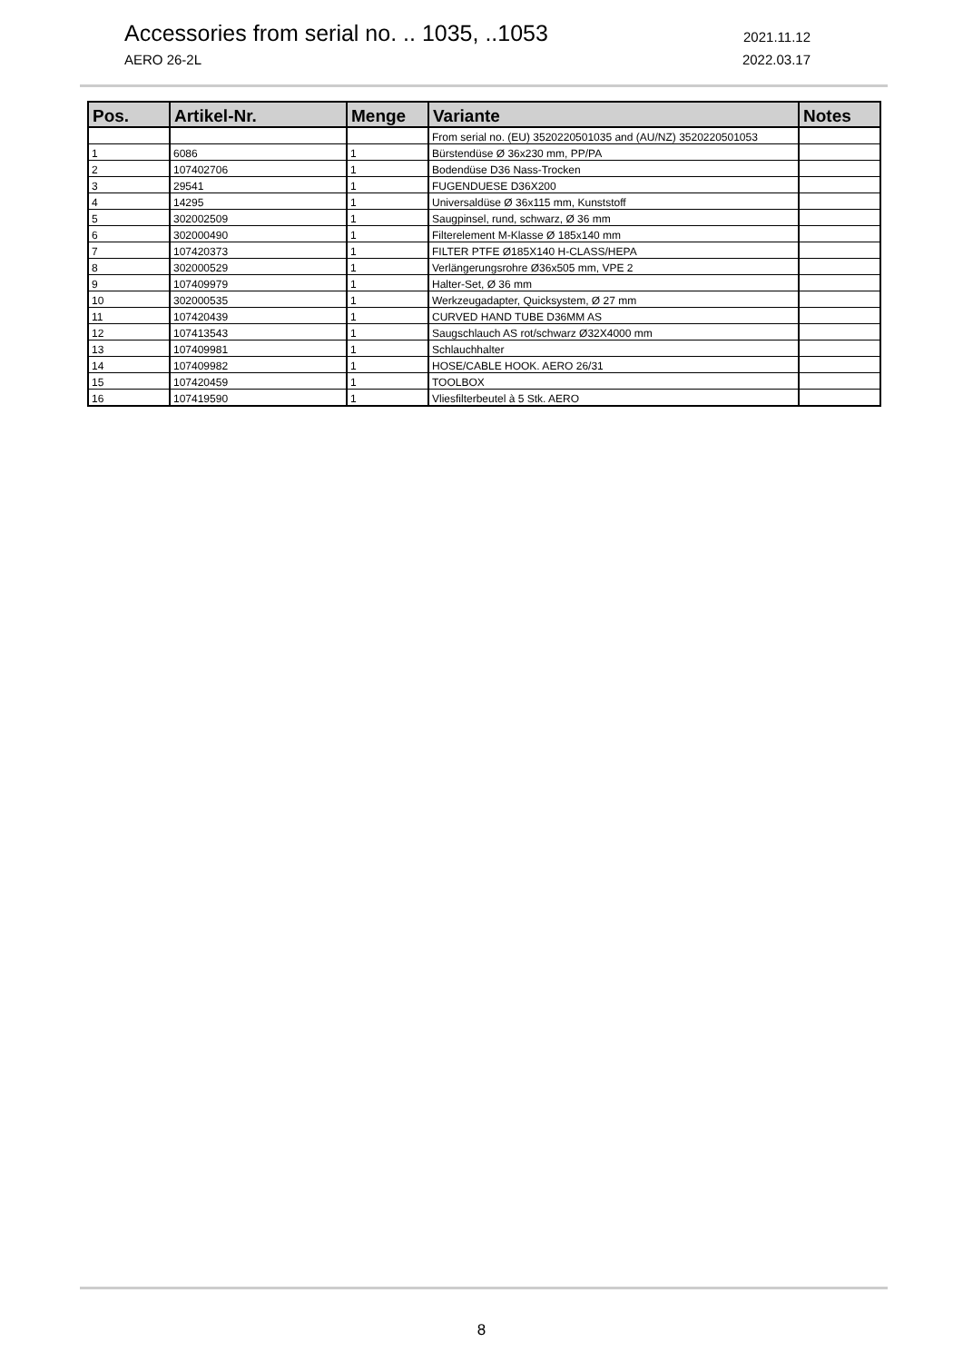Accessories from serial no. .. 1035, ..1053 2021.11.12
AERO 26-2L 2022.03.17
| Pos. | Artikel-Nr. | Menge | Variante | Notes |
| --- | --- | --- | --- | --- |
| | | | From serial no. (EU) 3520220501035 and (AU/NZ) 3520220501053 | |
| 1 | 6086 | 1 | Bürstendüse Ø 36x230 mm, PP/PA | |
| 2 | 107402706 | 1 | Bodendüse D36 Nass-Trocken | |
| 3 | 29541 | 1 | FUGENDUESE D36X200 | |
| 4 | 14295 | 1 | Universaldüse Ø 36x115 mm, Kunststoff | |
| 5 | 302002509 | 1 | Saugpinsel, rund, schwarz, Ø 36 mm | |
| 6 | 302000490 | 1 | Filterelement M-Klasse Ø 185x140 mm | |
| 7 | 107420373 | 1 | FILTER PTFE Ø185X140 H-CLASS/HEPA | |
| 8 | 302000529 | 1 | Verlängerungsrohre Ø36x505 mm, VPE 2 | |
| 9 | 107409979 | 1 | Halter-Set, Ø 36 mm | |
| 10 | 302000535 | 1 | Werkzeugadapter, Quicksystem, Ø 27 mm | |
| 11 | 107420439 | 1 | CURVED HAND TUBE D36MM AS | |
| 12 | 107413543 | 1 | Saugschlauch AS rot/schwarz Ø32X4000 mm | |
| 13 | 107409981 | 1 | Schlauchhalter | |
| 14 | 107409982 | 1 | HOSE/CABLE HOOK. AERO 26/31 | |
| 15 | 107420459 | 1 | TOOLBOX | |
| 16 | 107419590 | 1 | Vliesfilterbeutel à 5 Stk. AERO | |
8